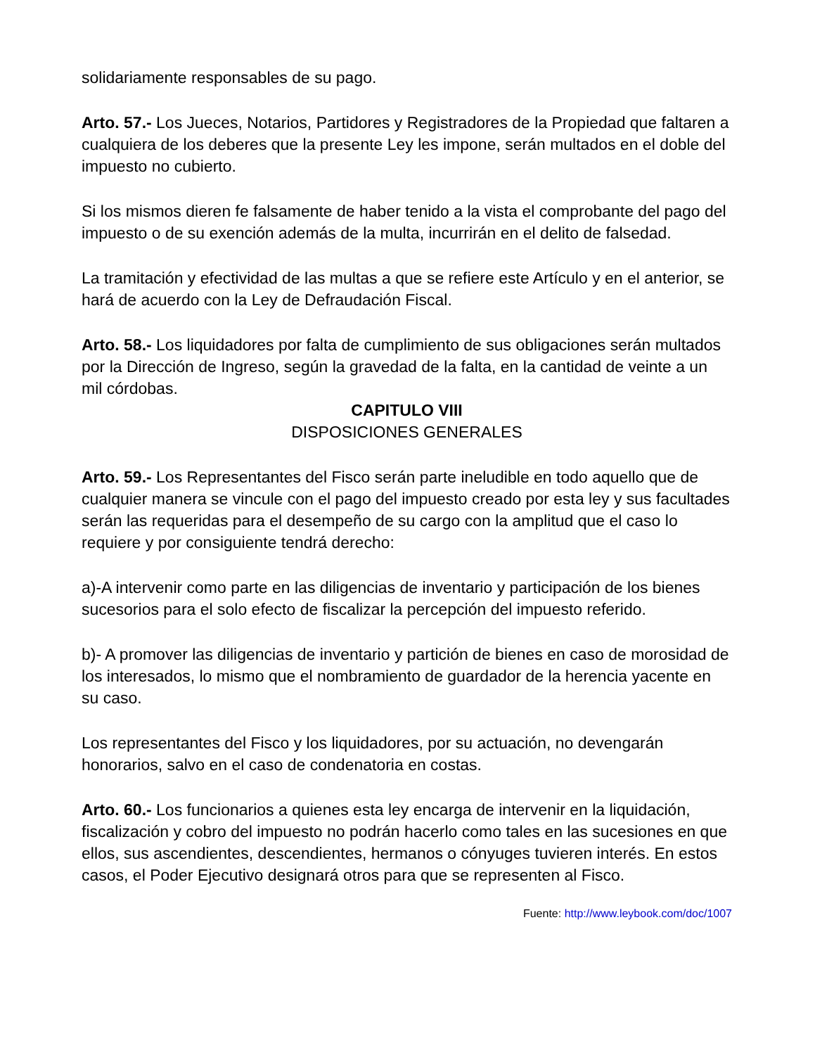solidariamente responsables de su pago.
Arto. 57.- Los Jueces, Notarios, Partidores y Registradores de la Propiedad que faltaren a cualquiera de los deberes que la presente Ley les impone, serán multados en el doble del impuesto no cubierto.
Si los mismos dieren fe falsamente de haber tenido a la vista el comprobante del pago del impuesto o de su exención además de la multa, incurrirán en el delito de falsedad.
La tramitación y efectividad de las multas a que se refiere este Artículo y en el anterior, se hará de acuerdo con la Ley de Defraudación Fiscal.
Arto. 58.- Los liquidadores por falta de cumplimiento de sus obligaciones serán multados por la Dirección de Ingreso, según la gravedad de la falta, en la cantidad de veinte a un mil córdobas.
CAPITULO VIII
DISPOSICIONES GENERALES
Arto. 59.- Los Representantes del Fisco serán parte ineludible en todo aquello que de cualquier manera se vincule con el pago del impuesto creado por esta ley y sus facultades serán las requeridas para el desempeño de su cargo con la amplitud que el caso lo requiere y por consiguiente tendrá derecho:
a)-A intervenir como parte en las diligencias de inventario y participación de los bienes sucesorios para el solo efecto de fiscalizar la percepción del impuesto referido.
b)- A promover las diligencias de inventario y partición de bienes en caso de morosidad de los interesados, lo mismo que el nombramiento de guardador de la herencia yacente en su caso.
Los representantes del Fisco y los liquidadores, por su actuación, no devengarán honorarios, salvo en el caso de condenatoria en costas.
Arto. 60.- Los funcionarios a quienes esta ley encarga de intervenir en la liquidación, fiscalización y cobro del impuesto no podrán hacerlo como tales en las sucesiones en que ellos, sus ascendientes, descendientes, hermanos o cónyuges tuvieren interés. En estos casos, el Poder Ejecutivo designará otros para que se representen al Fisco.
Fuente: http://www.leybook.com/doc/1007